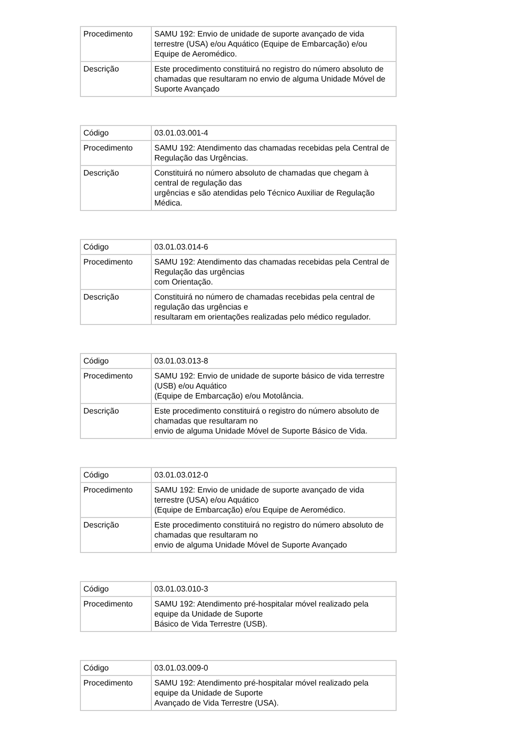| Procedimento | SAMU 192: Envio de unidade de suporte avançado de vida terrestre (USA) e/ou Aquático (Equipe de Embarcação) e/ou Equipe de Aeromédico. |
| Descrição | Este procedimento constituirá no registro do número absoluto de chamadas que resultaram no envio de alguma Unidade Móvel de Suporte Avançado |
| Código | 03.01.03.001-4 |
| Procedimento | SAMU 192: Atendimento das chamadas recebidas pela Central de Regulação das Urgências. |
| Descrição | Constituirá no número absoluto de chamadas que chegam à central de regulação das urgências e são atendidas pelo Técnico Auxiliar de Regulação Médica. |
| Código | 03.01.03.014-6 |
| Procedimento | SAMU 192: Atendimento das chamadas recebidas pela Central de Regulação das urgências com Orientação. |
| Descrição | Constituirá no número de chamadas recebidas pela central de regulação das urgências e resultaram em orientações realizadas pelo médico regulador. |
| Código | 03.01.03.013-8 |
| Procedimento | SAMU 192: Envio de unidade de suporte básico de vida terrestre (USB) e/ou Aquático (Equipe de Embarcação) e/ou Motolância. |
| Descrição | Este procedimento constituirá o registro do número absoluto de chamadas que resultaram no envio de alguma Unidade Móvel de Suporte Básico de Vida. |
| Código | 03.01.03.012-0 |
| Procedimento | SAMU 192: Envio de unidade de suporte avançado de vida terrestre (USA) e/ou Aquático (Equipe de Embarcação) e/ou Equipe de Aeromédico. |
| Descrição | Este procedimento constituirá no registro do número absoluto de chamadas que resultaram no envio de alguma Unidade Móvel de Suporte Avançado |
| Código | 03.01.03.010-3 |
| Procedimento | SAMU 192: Atendimento pré-hospitalar móvel realizado pela equipe da Unidade de Suporte Básico de Vida Terrestre (USB). |
| Código | 03.01.03.009-0 |
| Procedimento | SAMU 192: Atendimento pré-hospitalar móvel realizado pela equipe da Unidade de Suporte Avançado de Vida Terrestre (USA). |